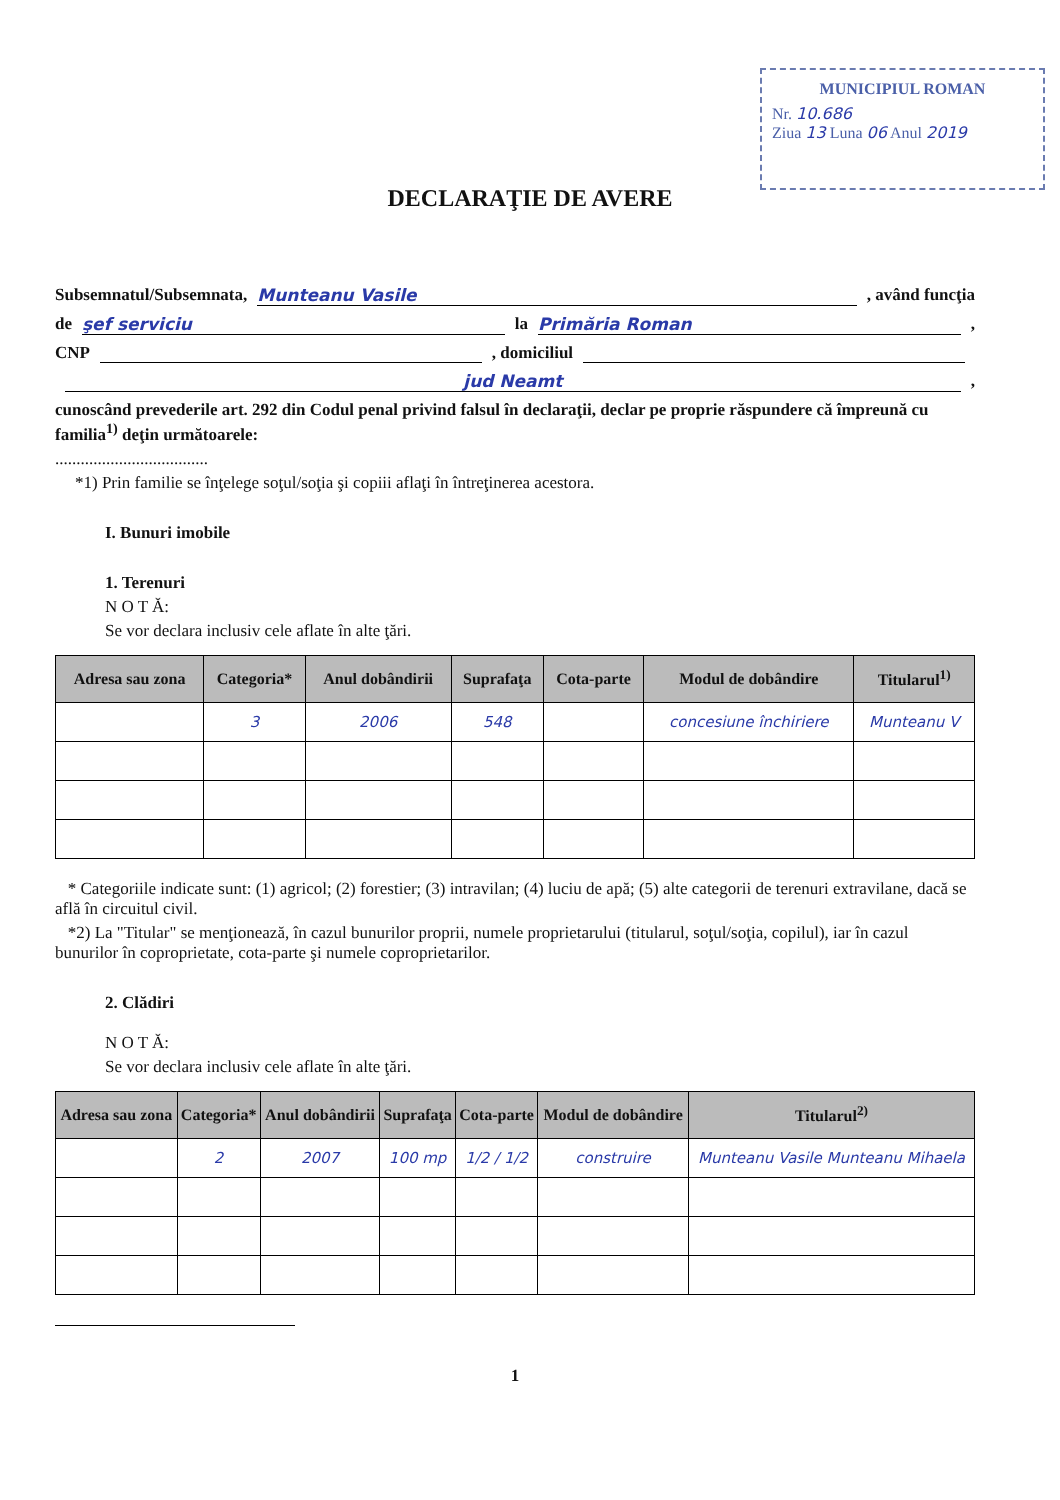MUNICIPIUL ROMAN
Nr. 10.686
Ziua 13 Luna 06 Anul 2019
DECLARAŢIE DE AVERE
Subsemnatul/Subsemnata, Munteanu Vasile, având funcţia
de şef serviciu la Primăria Roman,
CNP , domiciliul
jud Neamt,
cunoscând prevederile art. 292 din Codul penal privind falsul în declaraţii, declar pe proprie răspundere că împreună cu familia<sup>1)</sup> deţin următoarele:
....................................
*1) Prin familie se înţelege soţul/soţia şi copiii aflaţi în întreţinerea acestora.
I. Bunuri imobile
1. Terenuri
N O T Ă:
Se vor declara inclusiv cele aflate în alte ţări.
| Adresa sau zona | Categoria* | Anul dobândirii | Suprafaţa | Cota-parte | Modul de dobândire | Titularul<sup>1)</sup> |
| --- | --- | --- | --- | --- | --- | --- |
| | 3 | 2006 | 548 | | concesiune închiriere | Munteanu V |
* Categoriile indicate sunt: (1) agricol; (2) forestier; (3) intravilan; (4) luciu de apă; (5) alte categorii de terenuri extravilane, dacă se află în circuitul civil.
*2) La "Titular" se menţionează, în cazul bunurilor proprii, numele proprietarului (titularul, soţul/soţia, copilul), iar în cazul bunurilor în coproprietate, cota-parte şi numele coproprietarilor.
2. Clădiri
N O T Ă:
Se vor declara inclusiv cele aflate în alte ţări.
| Adresa sau zona | Categoria* | Anul dobândirii | Suprafaţa | Cota-parte | Modul de dobândire | Titularul<sup>2)</sup> |
| --- | --- | --- | --- | --- | --- | --- |
| | 2 | 2007 | 100 mp | 1/2 / 1/2 | construire | Munteanu Vasile Munteanu Mihaela |
1